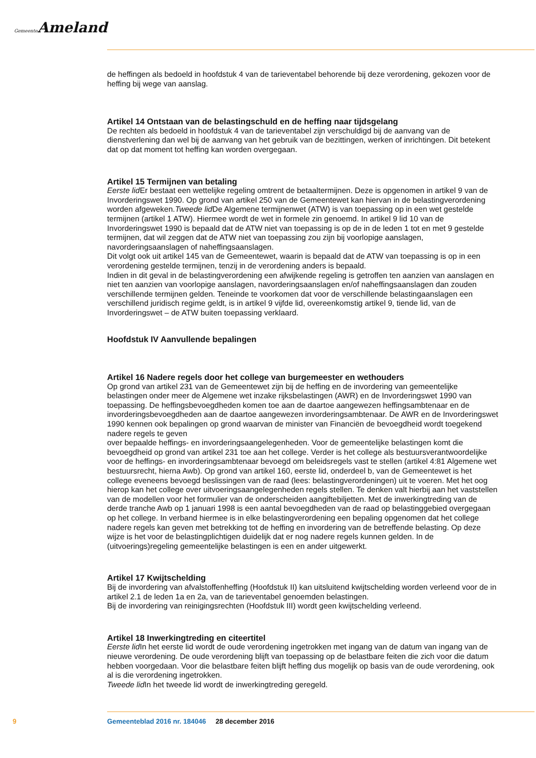Gemeente Ameland
de heffingen als bedoeld in hoofdstuk 4 van de tarieventabel behorende bij deze verordening, gekozen voor de heffing bij wege van aanslag.
Artikel 14 Ontstaan van de belastingschuld en de heffing naar tijdsgelang
De rechten als bedoeld in hoofdstuk 4 van de tarieventabel zijn verschuldigd bij de aanvang van de dienstverlening dan wel bij de aanvang van het gebruik van de bezittingen, werken of inrichtingen. Dit betekent dat op dat moment tot heffing kan worden overgegaan.
Artikel 15 Termijnen van betaling
Eerste lid Er bestaat een wettelijke regeling omtrent de betaaltermijnen. Deze is opgenomen in artikel 9 van de Invorderingswet 1990. Op grond van artikel 250 van de Gemeentewet kan hiervan in de belastingverordening worden afgeweken.Tweede lid De Algemene termijnenwet (ATW) is van toepassing op in een wet gestelde termijnen (artikel 1 ATW). Hiermee wordt de wet in formele zin genoemd. In artikel 9 lid 10 van de Invorderingswet 1990 is bepaald dat de ATW niet van toepassing is op de in de leden 1 tot en met 9 gestelde termijnen, dat wil zeggen dat de ATW niet van toepassing zou zijn bij voorlopige aanslagen, navorderingsaanslagen of naheffingsaanslagen.
Dit volgt ook uit artikel 145 van de Gemeentewet, waarin is bepaald dat de ATW van toepassing is op in een verordening gestelde termijnen, tenzij in de verordening anders is bepaald.
Indien in dit geval in de belastingverordening een afwijkende regeling is getroffen ten aanzien van aanslagen en niet ten aanzien van voorlopige aanslagen, navorderingsaanslagen en/of naheffingsaanslagen dan zouden verschillende termijnen gelden. Teneinde te voorkomen dat voor de verschillende belastingaanslagen een verschillend juridisch regime geldt, is in artikel 9 vijfde lid, overeenkomstig artikel 9, tiende lid, van de Invorderingswet – de ATW buiten toepassing verklaard.
Hoofdstuk IV Aanvullende bepalingen
Artikel 16 Nadere regels door het college van burgemeester en wethouders
Op grond van artikel 231 van de Gemeentewet zijn bij de heffing en de invordering van gemeentelijke belastingen onder meer de Algemene wet inzake rijksbelastingen (AWR) en de Invorderingswet 1990 van toepassing. De heffingsbevoegdheden komen toe aan de daartoe aangewezen heffingsambtenaar en de invorderingsbevoegdheden aan de daartoe aangewezen invorderingsambtenaar. De AWR en de Invorderingswet 1990 kennen ook bepalingen op grond waarvan de minister van Financiën de bevoegdheid wordt toegekend nadere regels te geven
over bepaalde heffings- en invorderingsaangelegenheden. Voor de gemeentelijke belastingen komt die bevoegdheid op grond van artikel 231 toe aan het college. Verder is het college als bestuursverantwoordelijke voor de heffings- en invorderingsambtenaar bevoegd om beleidsregels vast te stellen (artikel 4:81 Algemene wet bestuursrecht, hierna Awb). Op grond van artikel 160, eerste lid, onderdeel b, van de Gemeentewet is het college eveneens bevoegd beslissingen van de raad (lees: belastingverordeningen) uit te voeren. Met het oog hierop kan het college over uitvoeringsaangelegenheden regels stellen. Te denken valt hierbij aan het vaststellen van de modellen voor het formulier van de onderscheiden aangiftebiljetten. Met de inwerkingtreding van de derde tranche Awb op 1 januari 1998 is een aantal bevoegdheden van de raad op belastinggebied overgegaan op het college. In verband hiermee is in elke belastingverordening een bepaling opgenomen dat het college nadere regels kan geven met betrekking tot de heffing en invordering van de betreffende belasting. Op deze wijze is het voor de belastingplichtigen duidelijk dat er nog nadere regels kunnen gelden. In de (uitvoerings)regeling gemeentelijke belastingen is een en ander uitgewerkt.
Artikel 17 Kwijtschelding
Bij de invordering van afvalstoffenheffing (Hoofdstuk II) kan uitsluitend kwijtschelding worden verleend voor de in artikel 2.1 de leden 1a en 2a, van de tarieventabel genoemden belastingen.
Bij de invordering van reinigingsrechten (Hoofdstuk III) wordt geen kwijtschelding verleend.
Artikel 18 Inwerkingtreding en citeertitel
Eerste lid In het eerste lid wordt de oude verordening ingetrokken met ingang van de datum van ingang van de nieuwe verordening. De oude verordening blijft van toepassing op de belastbare feiten die zich voor die datum hebben voorgedaan. Voor die belastbare feiten blijft heffing dus mogelijk op basis van de oude verordening, ook al is die verordening ingetrokken.
Tweede lid In het tweede lid wordt de inwerkingtreding geregeld.
9 Gemeenteblad 2016 nr. 184046 28 december 2016